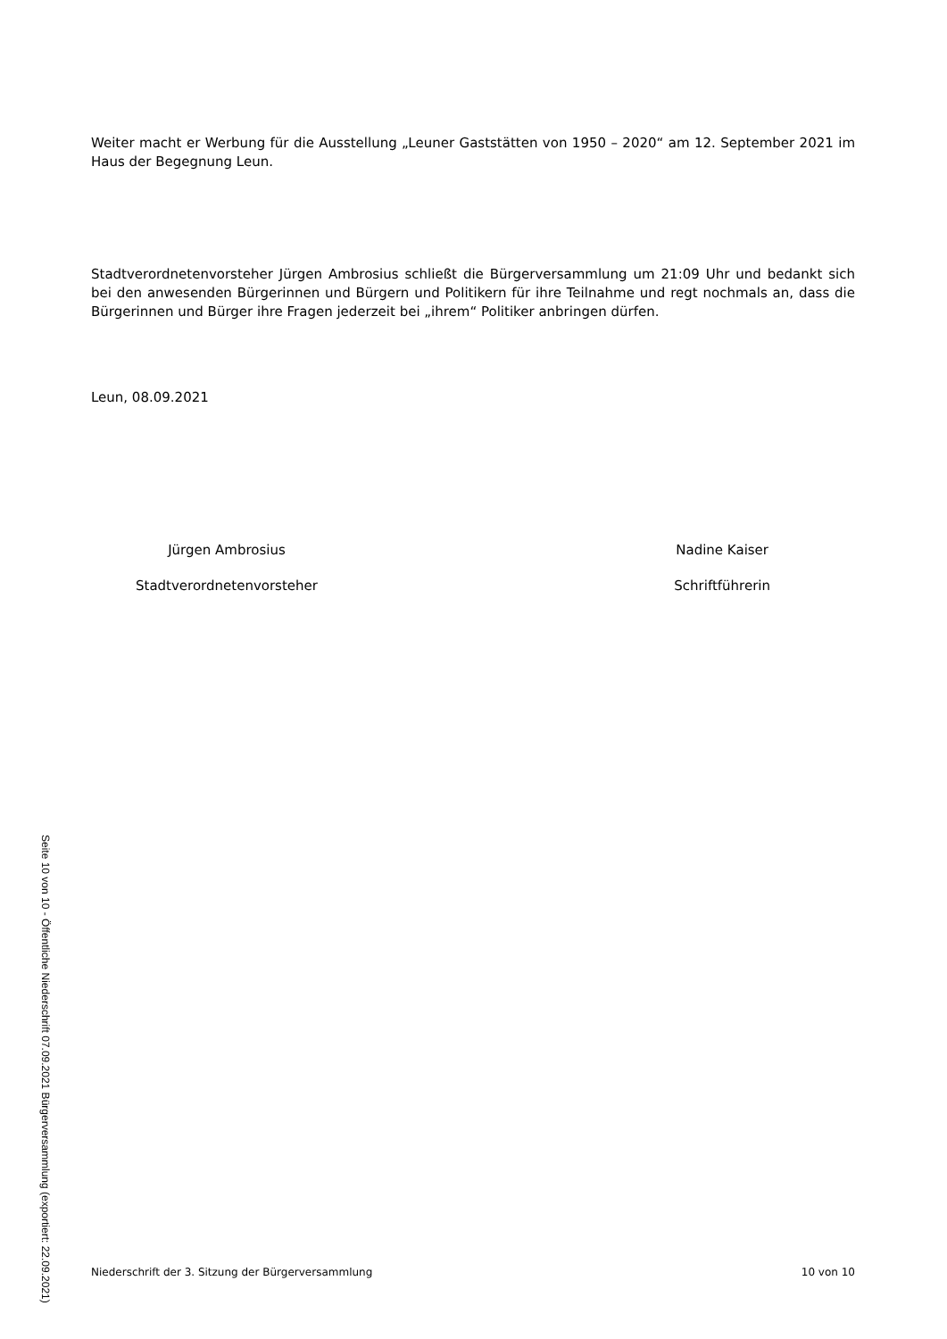Weiter macht er Werbung für die Ausstellung „Leuner Gaststätten von 1950 – 2020“ am 12. September 2021 im Haus der Begegnung Leun.
Stadtverordnetenvorsteher Jürgen Ambrosius schließt die Bürgerversammlung um 21:09 Uhr und bedankt sich bei den anwesenden Bürgerinnen und Bürgern und Politikern für ihre Teilnahme und regt nochmals an, dass die Bürgerinnen und Bürger ihre Fragen jederzeit bei „ihrem“ Politiker anbringen dürfen.
Leun, 08.09.2021
Jürgen Ambrosius
Stadtverordnetenvorsteher
Nadine Kaiser
Schriftführerin
Niederschrift der 3. Sitzung der Bürgerversammlung 10 von 10
Seite 10 von 10 - Öffentliche Niederschrift 07.09.2021 Bürgerversammlung (exportiert: 22.09.2021)